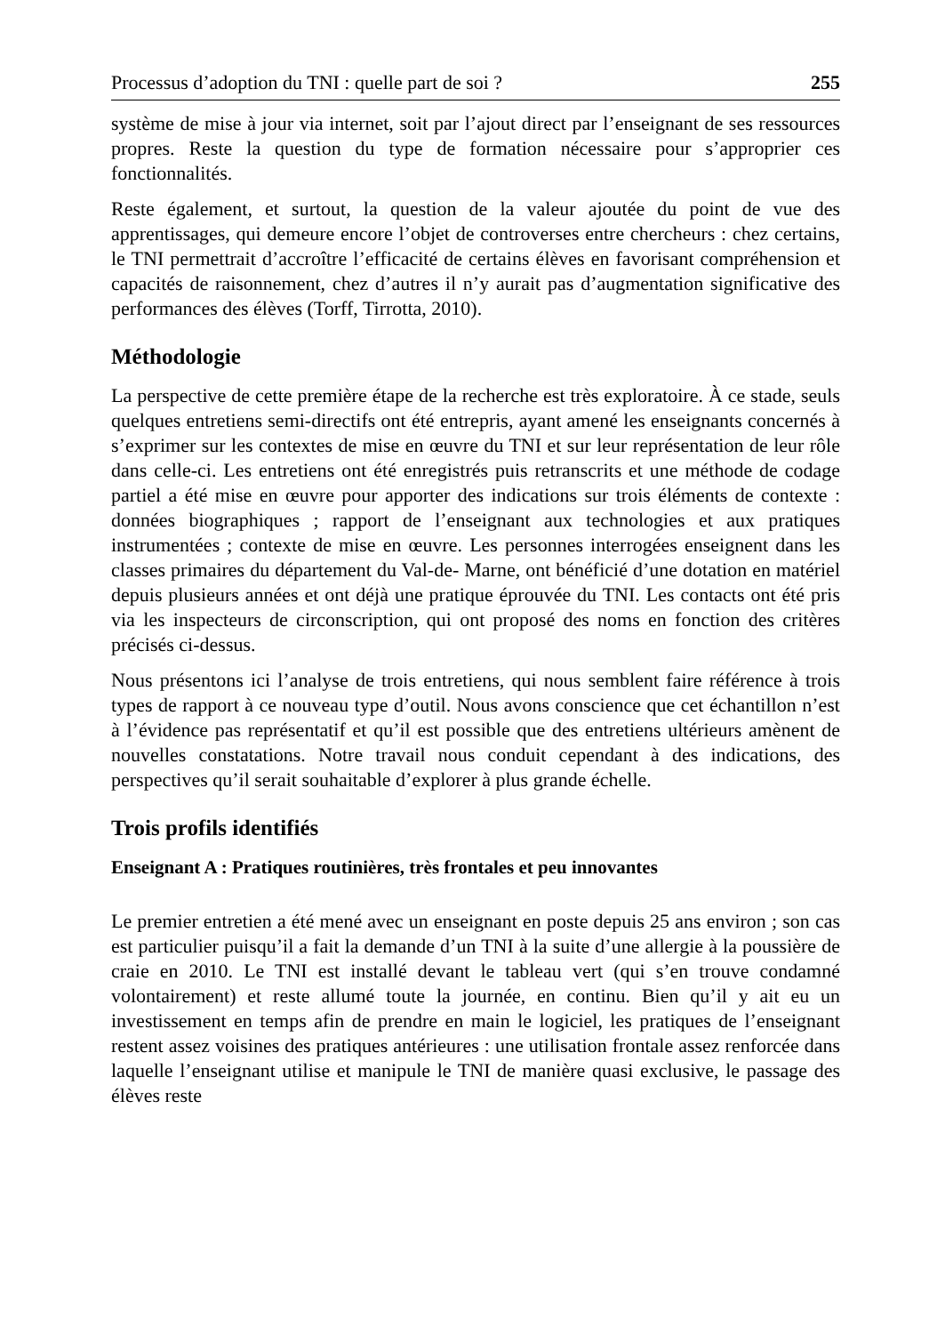Processus d’adoption du TNI : quelle part de soi ? 255
système de mise à jour via internet, soit par l’ajout direct par l’enseignant de ses ressources propres. Reste la question du type de formation nécessaire pour s’approprier ces fonctionnalités.
Reste également, et surtout, la question de la valeur ajoutée du point de vue des apprentissages, qui demeure encore l’objet de controverses entre chercheurs : chez certains, le TNI permettrait d’accroître l’efficacité de certains élèves en favorisant compréhension et capacités de raisonnement, chez d’autres il n’y aurait pas d’augmentation significative des performances des élèves (Torff, Tirrotta, 2010).
Méthodologie
La perspective de cette première étape de la recherche est très exploratoire. À ce stade, seuls quelques entretiens semi-directifs ont été entrepris, ayant amené les enseignants concernés à s’exprimer sur les contextes de mise en œuvre du TNI et sur leur représentation de leur rôle dans celle-ci. Les entretiens ont été enregistrés puis retranscrits et une méthode de codage partiel a été mise en œuvre pour apporter des indications sur trois éléments de contexte : données biographiques ; rapport de l’enseignant aux technologies et aux pratiques instrumentées ; contexte de mise en œuvre. Les personnes interrogées enseignent dans les classes primaires du département du Val-de- Marne, ont bénéficié d’une dotation en matériel depuis plusieurs années et ont déjà une pratique éprouvée du TNI. Les contacts ont été pris via les inspecteurs de circonscription, qui ont proposé des noms en fonction des critères précisés ci-dessus.
Nous présentons ici l’analyse de trois entretiens, qui nous semblent faire référence à trois types de rapport à ce nouveau type d’outil. Nous avons conscience que cet échantillon n’est à l’évidence pas représentatif et qu’il est possible que des entretiens ultérieurs amènent de nouvelles constatations. Notre travail nous conduit cependant à des indications, des perspectives qu’il serait souhaitable d’explorer à plus grande échelle.
Trois profils identifiés
Enseignant A : Pratiques routinières, très frontales et peu innovantes
Le premier entretien a été mené avec un enseignant en poste depuis 25 ans environ ; son cas est particulier puisqu’il a fait la demande d’un TNI à la suite d’une allergie à la poussière de craie en 2010. Le TNI est installé devant le tableau vert (qui s’en trouve condamné volontairement) et reste allumé toute la journée, en continu. Bien qu’il y ait eu un investissement en temps afin de prendre en main le logiciel, les pratiques de l’enseignant restent assez voisines des pratiques antérieures : une utilisation frontale assez renforcée dans laquelle l’enseignant utilise et manipule le TNI de manière quasi exclusive, le passage des élèves reste